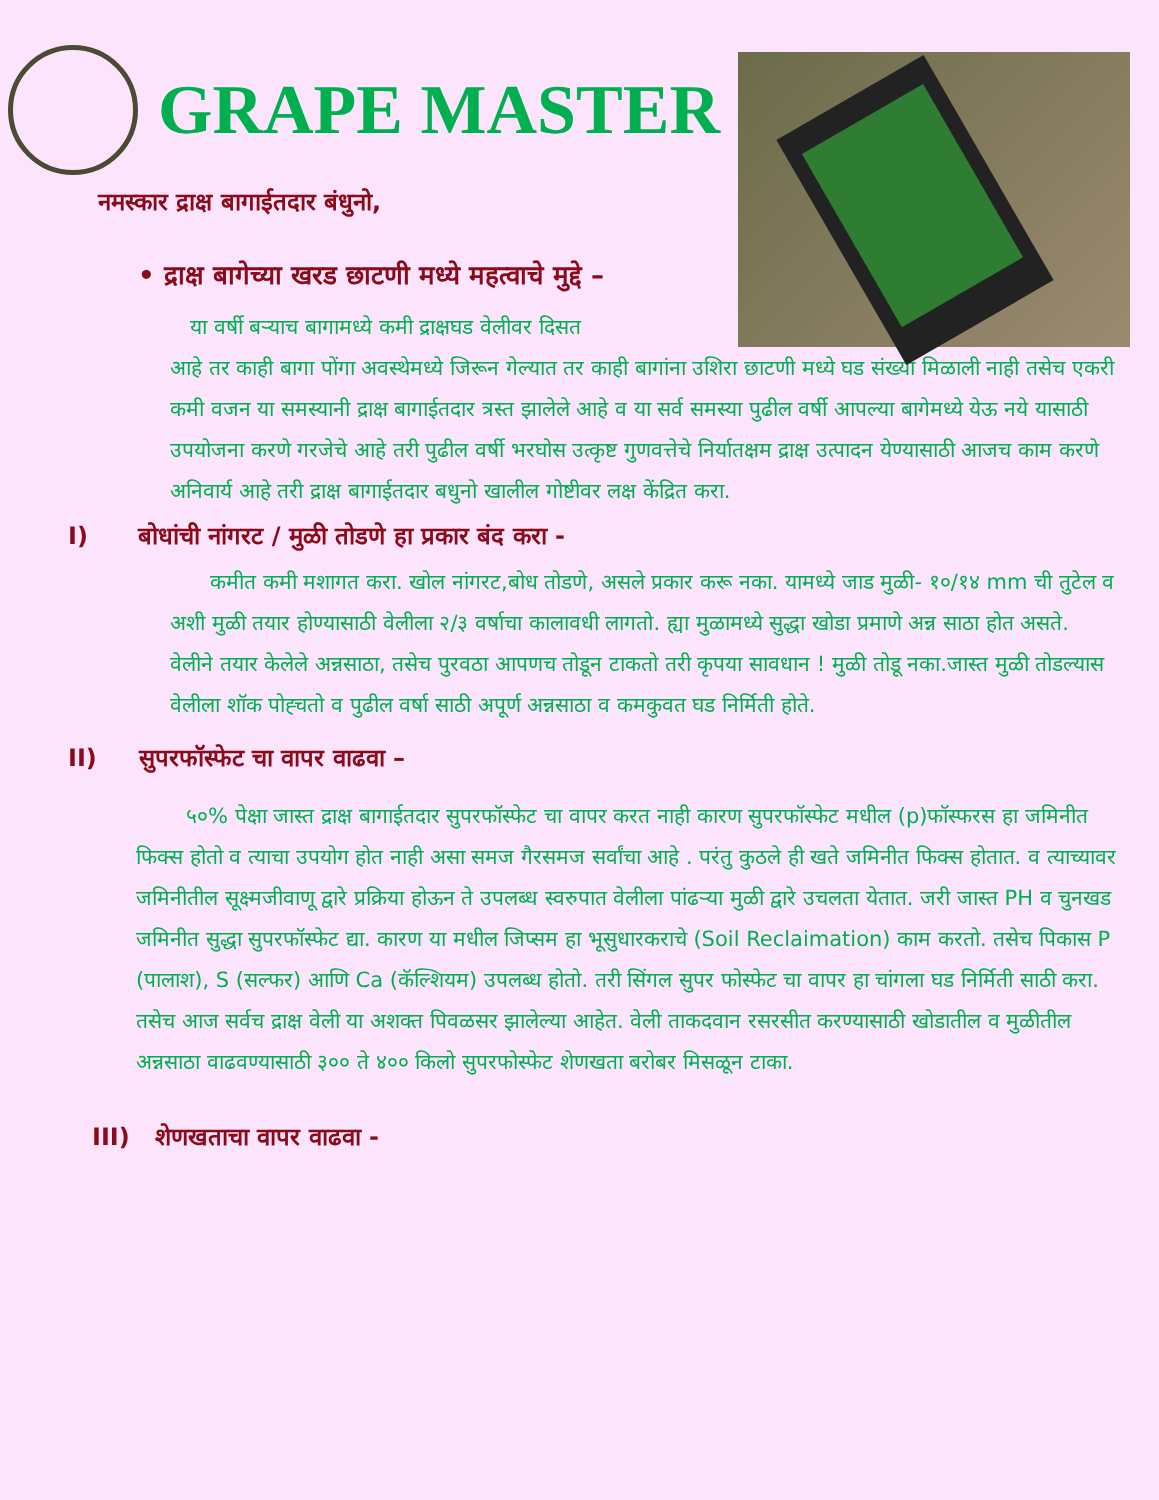GRAPE MASTER
नमस्कार द्राक्ष बागाईतदार बंधुनो,
• द्राक्ष बागेच्या खरड छाटणी मध्ये महत्वाचे मुद्दे –
या वर्षी बऱ्याच बागामध्ये कमी द्राक्षघड वेलीवर दिसत
आहे तर काही बागा पोंगा अवस्थेमध्ये जिरून गेल्यात तर काही बागांना उशिरा छाटणी मध्ये घड संख्या मिळाली नाही तसेच एकरी कमी वजन या समस्यानी द्राक्ष बागाईतदार त्रस्त झालेले आहे व या सर्व समस्या पुढील वर्षी आपल्या बागेमध्ये येऊ नये यासाठी उपयोजना करणे गरजेचे आहे तरी पुढील वर्षी भरघोस उत्कृष्ट गुणवत्तेचे निर्यातक्षम द्राक्ष उत्पादन येण्यासाठी आजच काम करणे अनिवार्य आहे तरी द्राक्ष बागाईतदार बधुनो खालील गोष्टीवर लक्ष केंद्रित करा.
I) बोधांची नांगरट / मुळी तोडणे हा प्रकार बंद करा -
कमीत कमी मशागत करा. खोल नांगरट,बोध तोडणे, असले प्रकार करू नका. यामध्ये जाड मुळी- १०/१४ mm ची तुटेल व अशी मुळी तयार होण्यासाठी वेलीला २/३ वर्षाचा कालावधी लागतो. ह्या मुळामध्ये सुद्धा खोडा प्रमाणे अन्न साठा होत असते.
वेलीने तयार केलेले अन्नसाठा, तसेच पुरवठा आपणच तोडून टाकतो तरी कृपया सावधान ! मुळी तोडू नका.जास्त मुळी तोडल्यास वेलीला शॉक पोह्चतो व पुढील वर्षा साठी अपूर्ण अन्नसाठा व कमकुवत घड निर्मिती होते.
II) सुपरफॉस्फेट चा वापर वाढवा –
५०% पेक्षा जास्त द्राक्ष बागाईतदार सुपरफॉस्फेट चा वापर करत नाही कारण सुपरफॉस्फेट मधील (p)फॉस्फरस हा जमिनीत फिक्स होतो व त्याचा उपयोग होत नाही असा समज गैरसमज सर्वांचा आहे . परंतु कुठले ही खते जमिनीत फिक्स होतात. व त्याच्यावर जमिनीतील सूक्ष्मजीवाणू द्वारे प्रक्रिया होऊन ते उपलब्ध स्वरुपात वेलीला पांढऱ्या मुळी द्वारे उचलता येतात. जरी जास्त PH व चुनखड जमिनीत सुद्धा सुपरफॉस्फेट द्या. कारण या मधील जिप्सम हा भूसुधारकराचे (Soil Reclaimation) काम करतो. तसेच पिकास P (पालाश), S (सल्फर) आणि Ca (कॅल्शियम) उपलब्ध होतो. तरी सिंगल सुपर फोस्फेट चा वापर हा चांगला घड निर्मिती साठी करा. तसेच आज सर्वच द्राक्ष वेली या अशक्त पिवळसर झालेल्या आहेत. वेली ताकदवान रसरसीत करण्यासाठी खोडातील व मुळीतील अन्नसाठा वाढवण्यासाठी ३०० ते ४०० किलो सुपरफोस्फेट शेणखता बरोबर मिसळून टाका.
III) शेणखताचा वापर वाढवा -